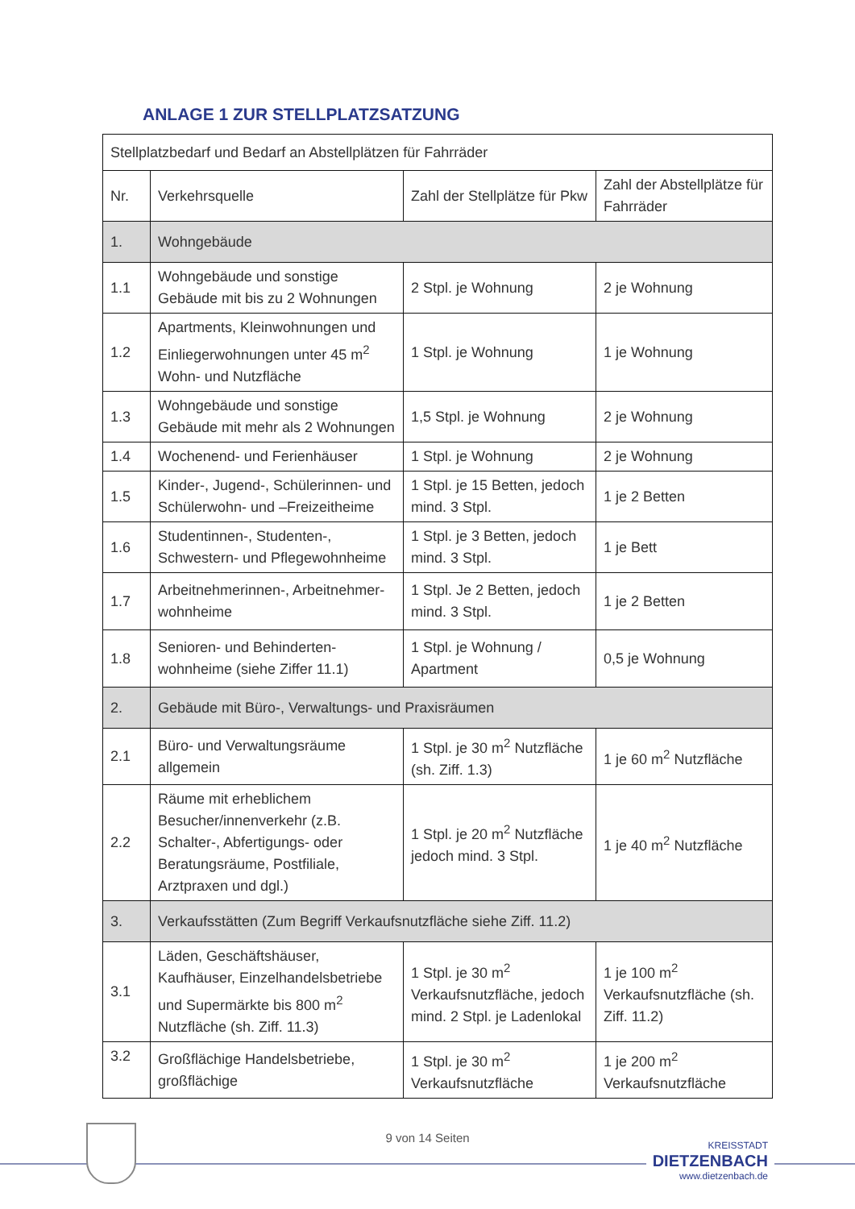ANLAGE 1 ZUR STELLPLATZSATZUNG
| Stellplatzbedarf und Bedarf an Abstellplätzen für Fahrräder | | | |
| Nr. | Verkehrsquelle | Zahl der Stellplätze für Pkw | Zahl der Abstellplätze für Fahrräder |
| 1. | Wohngebäude | | |
| 1.1 | Wohngebäude und sonstige Gebäude mit bis zu 2 Wohnungen | 2 Stpl. je Wohnung | 2 je Wohnung |
| 1.2 | Apartments, Kleinwohnungen und Einliegerwohnungen unter 45 m<sup>2</sup> Wohn- und Nutzfläche | 1 Stpl. je Wohnung | 1 je Wohnung |
| 1.3 | Wohngebäude und sonstige Gebäude mit mehr als 2 Wohnungen | 1,5 Stpl. je Wohnung | 2 je Wohnung |
| 1.4 | Wochenend- und Ferienhäuser | 1 Stpl. je Wohnung | 2 je Wohnung |
| 1.5 | Kinder-, Jugend-, Schülerinnen- und Schülerwohn- und –Freizeitheime | 1 Stpl. je 15 Betten, jedoch mind. 3 Stpl. | 1 je 2 Betten |
| 1.6 | Studentinnen-, Studenten-, Schwestern- und Pflegewohnheime | 1 Stpl. je 3 Betten, jedoch mind. 3 Stpl. | 1 je Bett |
| 1.7 | Arbeitnehmerinnen-, Arbeitnehmer-wohnheime | 1 Stpl. Je 2 Betten, jedoch mind. 3 Stpl. | 1 je 2 Betten |
| 1.8 | Senioren- und Behinderten-wohnheime (siehe Ziffer 11.1) | 1 Stpl. je Wohnung / Apartment | 0,5 je Wohnung |
| 2. | Gebäude mit Büro-, Verwaltungs- und Praxisräumen | | |
| 2.1 | Büro- und Verwaltungsräume allgemein | 1 Stpl. je 30 m<sup>2</sup> Nutzfläche (sh. Ziff. 1.3) | 1 je 60 m<sup>2</sup> Nutzfläche |
| 2.2 | Räume mit erheblichem Besucher/innenverkehr (z.B. Schalter-, Abfertigungs- oder Beratungsräume, Postfiliale, Arztpraxen und dgl.) | 1 Stpl. je 20 m<sup>2</sup> Nutzfläche jedoch mind. 3 Stpl. | 1 je 40 m<sup>2</sup> Nutzfläche |
| 3. | Verkaufsstätten (Zum Begriff Verkaufsnutzfläche siehe Ziff. 11.2) | | |
| 3.1 | Läden, Geschäftshäuser, Kaufhäuser, Einzelhandelsbetriebe und Supermärkte bis 800 m<sup>2</sup> Nutzfläche (sh. Ziff. 11.3) | 1 Stpl. je 30 m<sup>2</sup> Verkaufsnutzfläche, jedoch mind. 2 Stpl. je Ladenlokal | 1 je 100 m<sup>2</sup> Verkaufsnutzfläche (sh. Ziff. 11.2) |
| 3.2 | Großflächige Handelsbetriebe, großflächige | 1 Stpl. je 30 m<sup>2</sup> Verkaufsnutzfläche | 1 je 200 m<sup>2</sup> Verkaufsnutzfläche |
9 von 14 Seiten
KREISSTADT
DIETZENBACH
www.dietzenbach.de